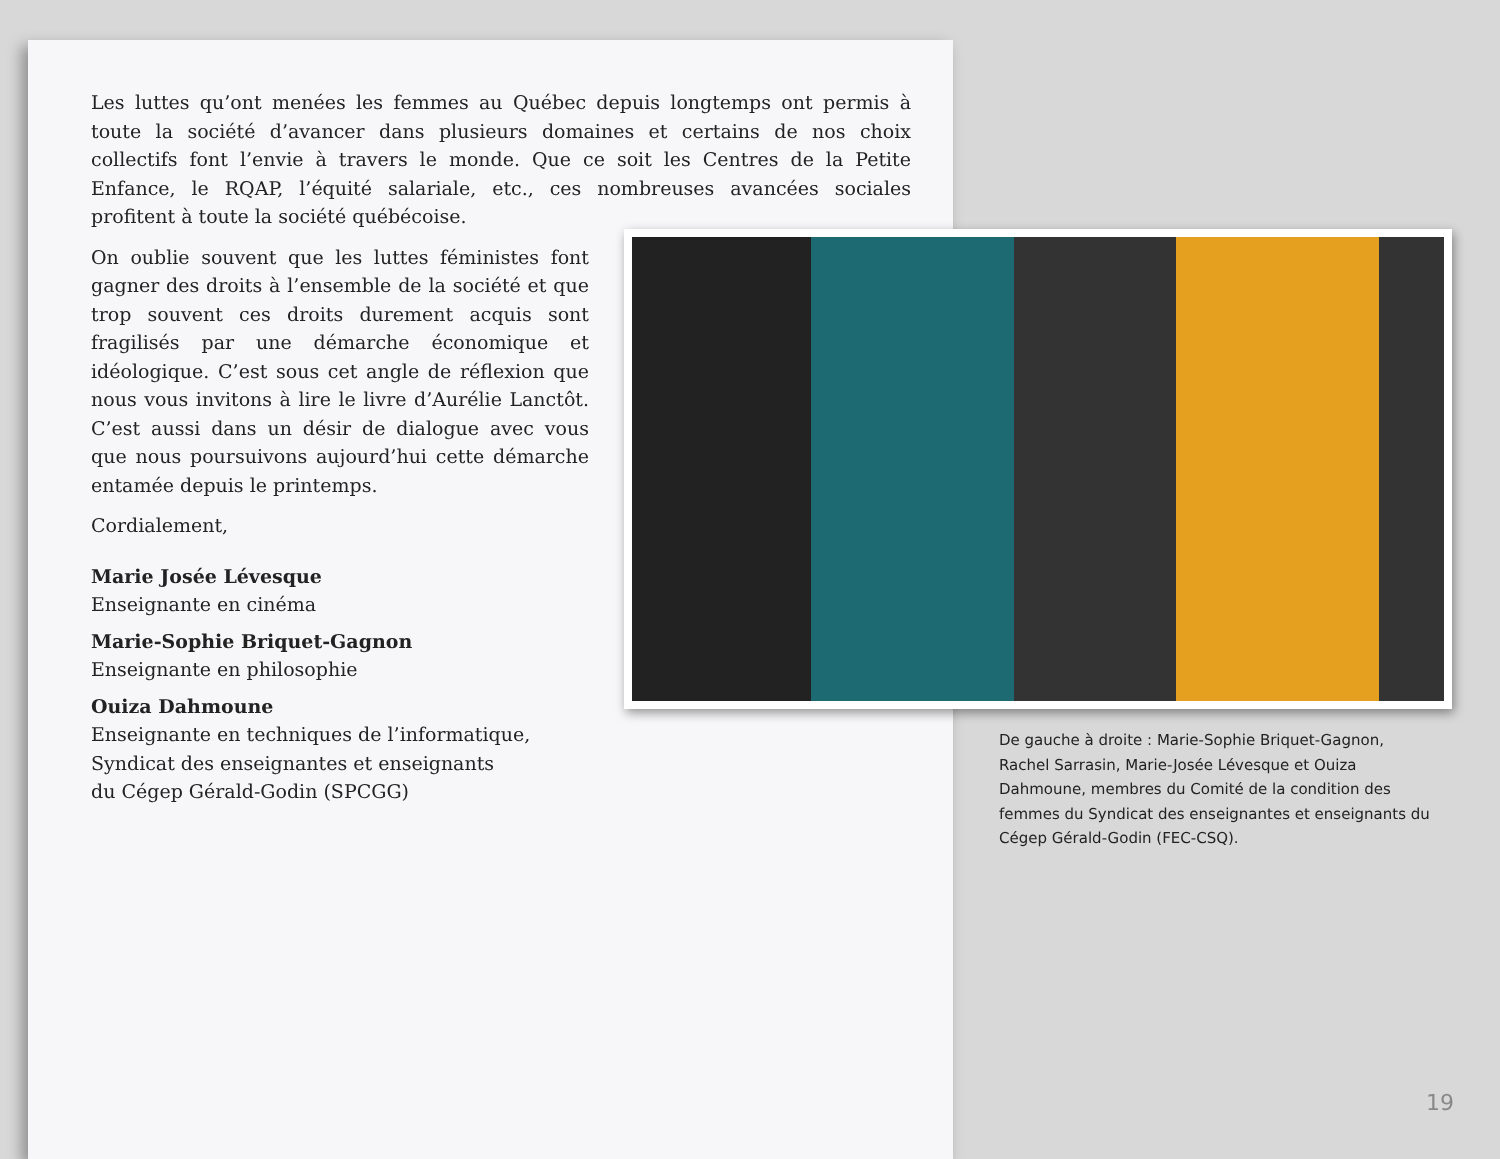Les luttes qu’ont menées les femmes au Québec depuis longtemps ont permis à toute la société d’avancer dans plusieurs domaines et certains de nos choix collectifs font l’envie à travers le monde. Que ce soit les Centres de la Petite Enfance, le RQAP, l’équité salariale, etc., ces nombreuses avancées sociales profitent à toute la société québécoise.
On oublie souvent que les luttes féministes font gagner des droits à l’ensemble de la société et que trop souvent ces droits durement acquis sont fragilisés par une démarche économique et idéologique. C’est sous cet angle de réflexion que nous vous invitons à lire le livre d’Aurélie Lanctôt. C’est aussi dans un désir de dialogue avec vous que nous poursuivons aujourd’hui cette démarche entamée depuis le printemps.
Cordialement,
Marie Josée Lévesque
Enseignante en cinéma
Marie-Sophie Briquet-Gagnon
Enseignante en philosophie
Ouiza Dahmoune
Enseignante en techniques de l’informatique,
Syndicat des enseignantes et enseignants
du Cégep Gérald-Godin (SPCGG)
De gauche à droite : Marie-Sophie Briquet-Gagnon, Rachel Sarrasin, Marie-Josée Lévesque et Ouiza Dahmoune, membres du Comité de la condition des femmes du Syndicat des enseignantes et enseignants du Cégep Gérald-Godin (FEC-CSQ).
19